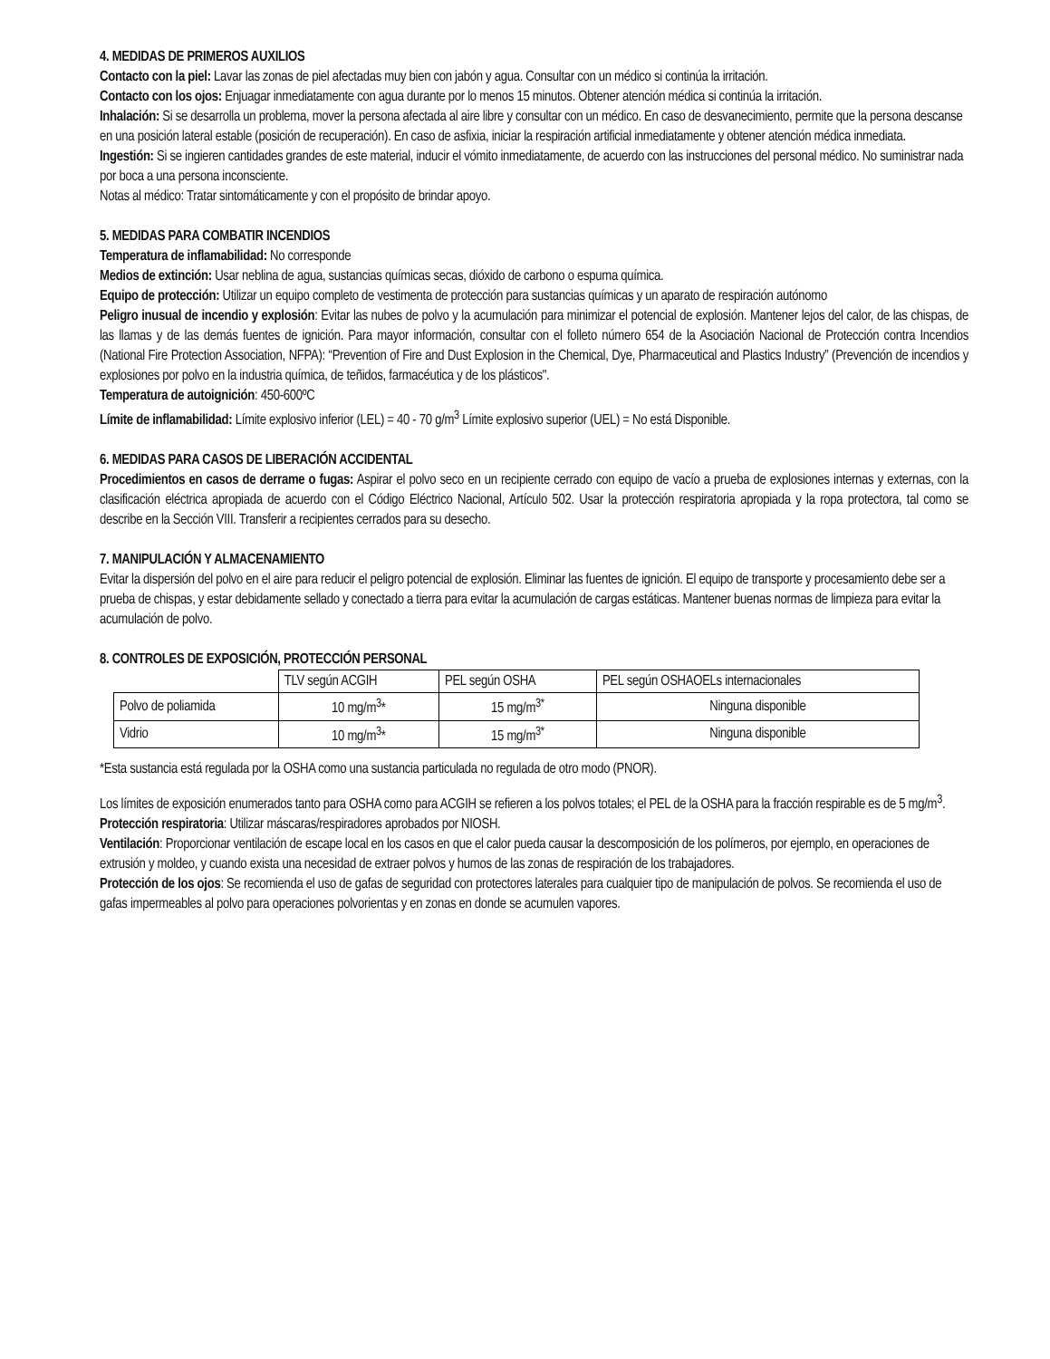4. MEDIDAS DE PRIMEROS AUXILIOS
Contacto con la piel: Lavar las zonas de piel afectadas muy bien con jabón y agua. Consultar con un médico si continúa la irritación.
Contacto con los ojos: Enjuagar inmediatamente con agua durante por lo menos 15 minutos. Obtener atención médica si continúa la irritación.
Inhalación: Si se desarrolla un problema, mover la persona afectada al aire libre y consultar con un médico. En caso de desvanecimiento, permite que la persona descanse en una posición lateral estable (posición de recuperación). En caso de asfixia, iniciar la respiración artificial inmediatamente y obtener atención médica inmediata.
Ingestión: Si se ingieren cantidades grandes de este material, inducir el vómito inmediatamente, de acuerdo con las instrucciones del personal médico. No suministrar nada por boca a una persona inconsciente.
Notas al médico: Tratar sintomáticamente y con el propósito de brindar apoyo.
5. MEDIDAS PARA COMBATIR INCENDIOS
Temperatura de inflamabilidad: No corresponde
Medios de extinción: Usar neblina de agua, sustancias químicas secas, dióxido de carbono o espuma química.
Equipo de protección: Utilizar un equipo completo de vestimenta de protección para sustancias químicas y un aparato de respiración autónomo
Peligro inusual de incendio y explosión: Evitar las nubes de polvo y la acumulación para minimizar el potencial de explosión. Mantener lejos del calor, de las chispas, de las llamas y de las demás fuentes de ignición. Para mayor información, consultar con el folleto número 654 de la Asociación Nacional de Protección contra Incendios (National Fire Protection Association, NFPA): “Prevention of Fire and Dust Explosion in the Chemical, Dye, Pharmaceutical and Plastics Industry” (Prevención de incendios y explosiones por polvo en la industria química, de teñidos, farmacéutica y de los plásticos".
Temperatura de autoignición: 450-600ºC
Límite de inflamabilidad: Límite explosivo inferior (LEL) = 40 - 70 g/m<sup>3</sup> Límite explosivo superior (UEL) = No está Disponible.
6. MEDIDAS PARA CASOS DE LIBERACIÓN ACCIDENTAL
Procedimientos en casos de derrame o fugas: Aspirar el polvo seco en un recipiente cerrado con equipo de vacío a prueba de explosiones internas y externas, con la clasificación eléctrica apropiada de acuerdo con el Código Eléctrico Nacional, Artículo 502. Usar la protección respiratoria apropiada y la ropa protectora, tal como se describe en la Sección VIII. Transferir a recipientes cerrados para su desecho.
7. MANIPULACIÓN Y ALMACENAMIENTO
Evitar la dispersión del polvo en el aire para reducir el peligro potencial de explosión. Eliminar las fuentes de ignición. El equipo de transporte y procesamiento debe ser a prueba de chispas, y estar debidamente sellado y conectado a tierra para evitar la acumulación de cargas estáticas. Mantener buenas normas de limpieza para evitar la acumulación de polvo.
8. CONTROLES DE EXPOSICIÓN, PROTECCIÓN PERSONAL
| | TLV según ACGIH | PEL según OSHA | PEL según OSHAOELs internacionales |
| --- | --- | --- | --- |
| Polvo de poliamida | 10 mg/m<sup>3</sup>* | 15 mg/m<sup>3*</sup> | Ninguna disponible |
| Vidrio | 10 mg/m<sup>3</sup>* | 15 mg/m<sup>3*</sup> | Ninguna disponible |
*Esta sustancia está regulada por la OSHA como una sustancia particulada no regulada de otro modo (PNOR).
Los límites de exposición enumerados tanto para OSHA como para ACGIH se refieren a los polvos totales; el PEL de la OSHA para la fracción respirable es de 5 mg/m<sup>3</sup>.
Protección respiratoria: Utilizar máscaras/respiradores aprobados por NIOSH.
Ventilación: Proporcionar ventilación de escape local en los casos en que el calor pueda causar la descomposición de los polímeros, por ejemplo, en operaciones de extrusión y moldeo, y cuando exista una necesidad de extraer polvos y humos de las zonas de respiración de los trabajadores.
Protección de los ojos: Se recomienda el uso de gafas de seguridad con protectores laterales para cualquier tipo de manipulación de polvos. Se recomienda el uso de gafas impermeables al polvo para operaciones polvorientas y en zonas en donde se acumulen vapores.